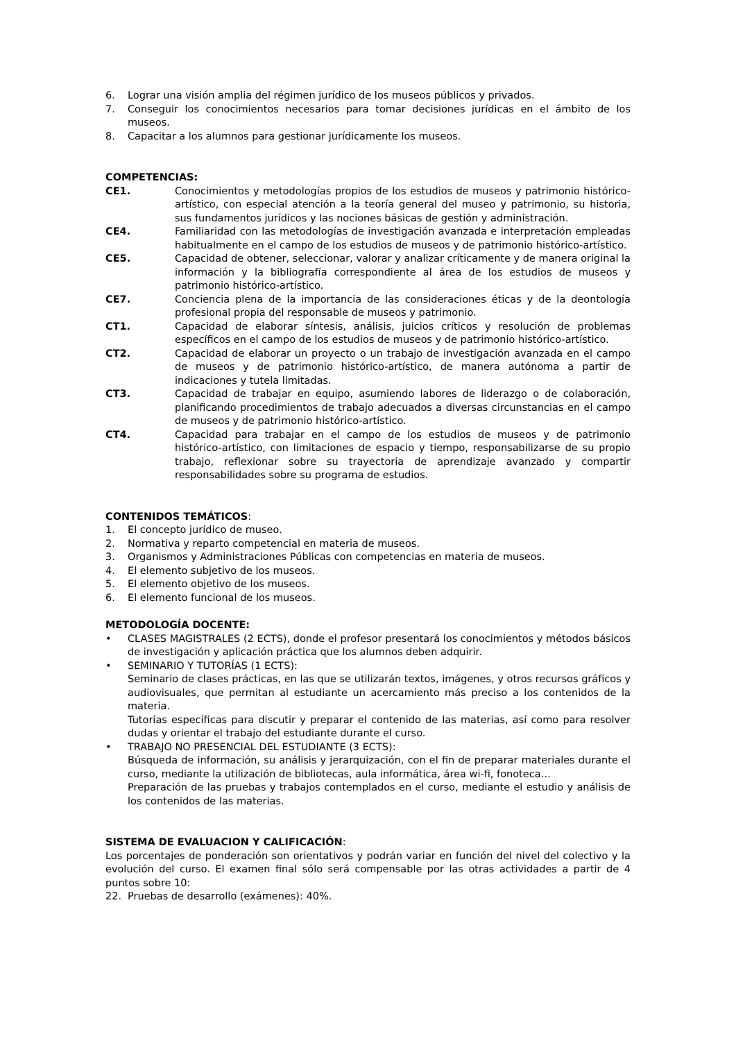6. Lograr una visión amplia del régimen jurídico de los museos públicos y privados.
7. Conseguir los conocimientos necesarios para tomar decisiones jurídicas en el ámbito de los museos.
8. Capacitar a los alumnos para gestionar jurídicamente los museos.
COMPETENCIAS:
CE1. Conocimientos y metodologías propios de los estudios de museos y patrimonio histórico-artístico, con especial atención a la teoría general del museo y patrimonio, su historia, sus fundamentos jurídicos y las nociones básicas de gestión y administración.
CE4. Familiaridad con las metodologías de investigación avanzada e interpretación empleadas habitualmente en el campo de los estudios de museos y de patrimonio histórico-artístico.
CE5. Capacidad de obtener, seleccionar, valorar y analizar críticamente y de manera original la información y la bibliografía correspondiente al área de los estudios de museos y patrimonio histórico-artístico.
CE7. Conciencia plena de la importancia de las consideraciones éticas y de la deontología profesional propia del responsable de museos y patrimonio.
CT1. Capacidad de elaborar síntesis, análisis, juicios críticos y resolución de problemas específicos en el campo de los estudios de museos y de patrimonio histórico-artístico.
CT2. Capacidad de elaborar un proyecto o un trabajo de investigación avanzada en el campo de museos y de patrimonio histórico-artístico, de manera autónoma a partir de indicaciones y tutela limitadas.
CT3. Capacidad de trabajar en equipo, asumiendo labores de liderazgo o de colaboración, planificando procedimientos de trabajo adecuados a diversas circunstancias en el campo de museos y de patrimonio histórico-artístico.
CT4. Capacidad para trabajar en el campo de los estudios de museos y de patrimonio histórico-artístico, con limitaciones de espacio y tiempo, responsabilizarse de su propio trabajo, reflexionar sobre su trayectoria de aprendizaje avanzado y compartir responsabilidades sobre su programa de estudios.
CONTENIDOS TEMÁTICOS:
1. El concepto jurídico de museo.
2. Normativa y reparto competencial en materia de museos.
3. Organismos y Administraciones Públicas con competencias en materia de museos.
4. El elemento subjetivo de los museos.
5. El elemento objetivo de los museos.
6. El elemento funcional de los museos.
METODOLOGÍA DOCENTE:
• CLASES MAGISTRALES (2 ECTS), donde el profesor presentará los conocimientos y métodos básicos de investigación y aplicación práctica que los alumnos deben adquirir.
• SEMINARIO Y TUTORÍAS (1 ECTS):
Seminario de clases prácticas, en las que se utilizarán textos, imágenes, y otros recursos gráficos y audiovisuales, que permitan al estudiante un acercamiento más preciso a los contenidos de la materia.
Tutorías específicas para discutir y preparar el contenido de las materias, así como para resolver dudas y orientar el trabajo del estudiante durante el curso.
• TRABAJO NO PRESENCIAL DEL ESTUDIANTE (3 ECTS):
Búsqueda de información, su análisis y jerarquización, con el fin de preparar materiales durante el curso, mediante la utilización de bibliotecas, aula informática, área wi-fi, fonoteca…
Preparación de las pruebas y trabajos contemplados en el curso, mediante el estudio y análisis de los contenidos de las materias.
SISTEMA DE EVALUACION Y CALIFICACIÓN:
Los porcentajes de ponderación son orientativos y podrán variar en función del nivel del colectivo y la evolución del curso. El examen final sólo será compensable por las otras actividades a partir de 4 puntos sobre 10:
22. Pruebas de desarrollo (exámenes): 40%.